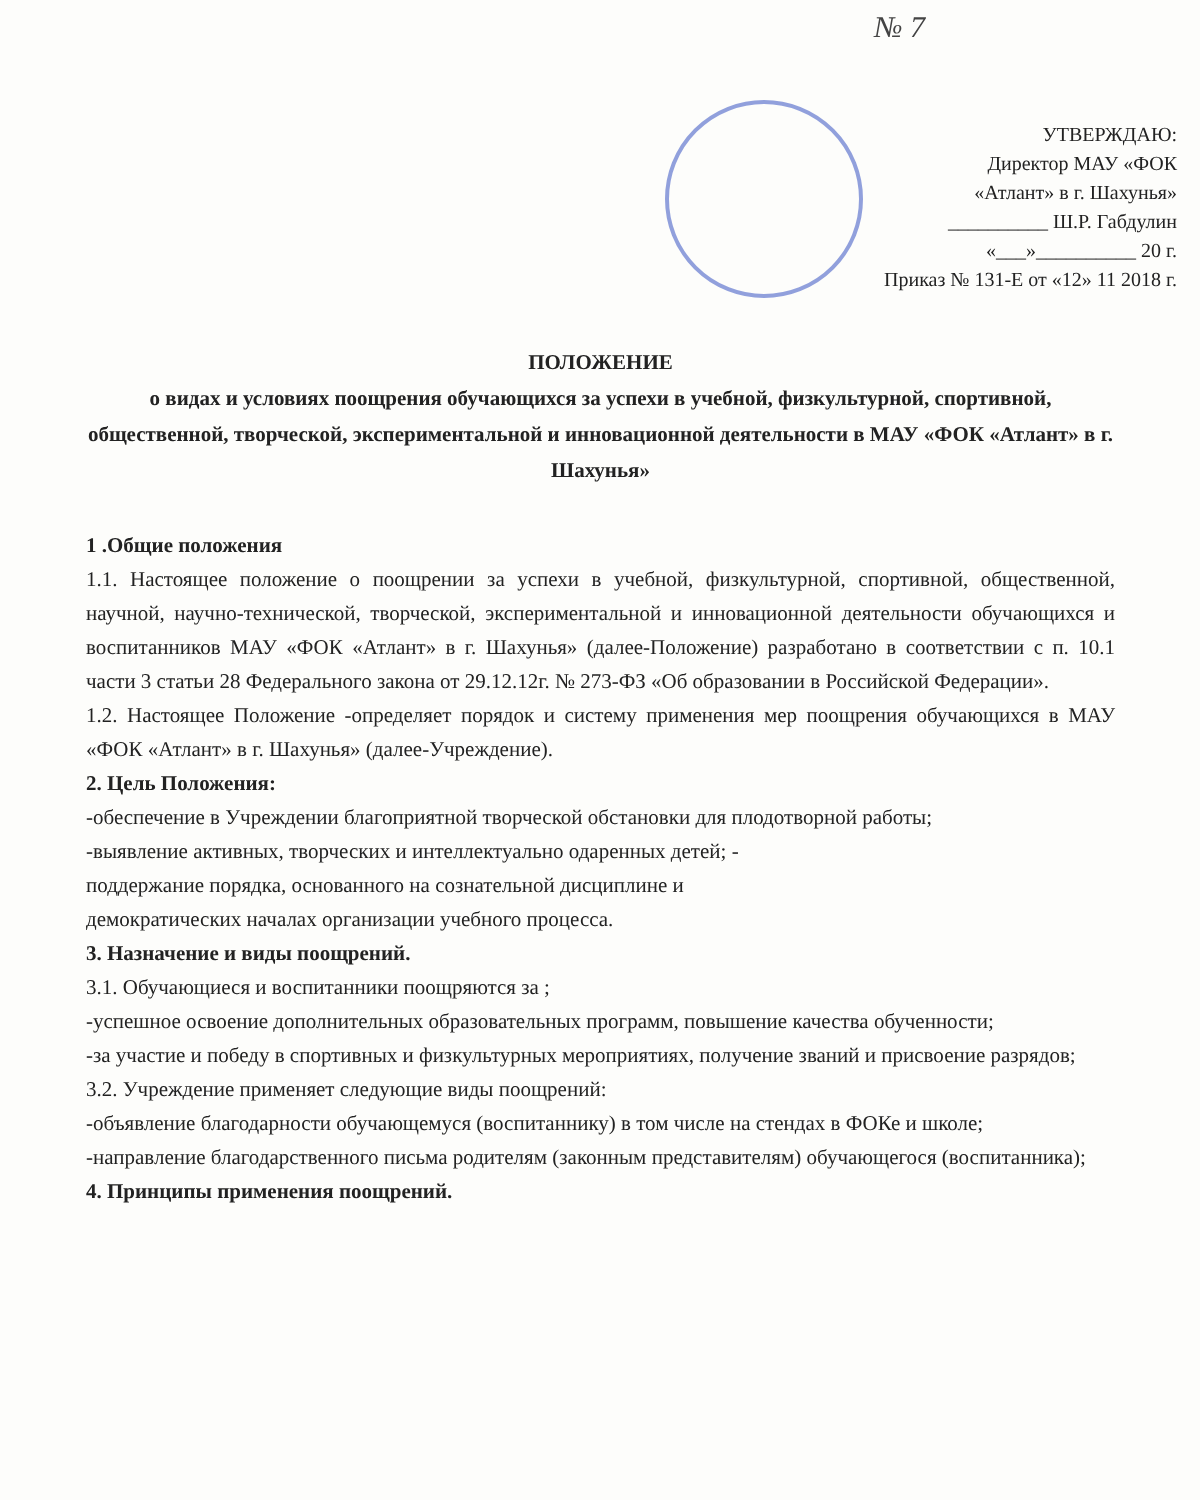№ 7
УТВЕРЖДАЮ:
Директор МАУ «ФОК
«Атлант» в г. Шахунья»
__________ Ш.Р. Габдулин
«___»__________ 20 г.
Приказ № 131-Е от «12» 11 2018 г.
ПОЛОЖЕНИЕ
о видах и условиях поощрения обучающихся за успехи в учебной, физкультурной, спортивной, общественной, творческой, экспериментальной и инновационной деятельности в МАУ «ФОК «Атлант» в г. Шахунья»
1 .Общие положения
1.1. Настоящее положение о поощрении за успехи в учебной, физкультурной, спортивной, общественной, научной, научно-технической, творческой, экспериментальной и инновационной деятельности обучающихся и воспитанников МАУ «ФОК «Атлант» в г. Шахунья» (далее-Положение) разработано в соответствии с п. 10.1 части 3 статьи 28 Федерального закона от 29.12.12г. № 273-ФЗ «Об образовании в Российской Федерации».
1.2. Настоящее Положение -определяет порядок и систему применения мер поощрения обучающихся в МАУ «ФОК «Атлант» в г. Шахунья» (далее-Учреждение).
2. Цель Положения:
-обеспечение в Учреждении благоприятной творческой обстановки для плодотворной работы;
-выявление активных, творческих и интеллектуально одаренных детей; -
поддержание порядка, основанного на сознательной дисциплине и
демократических началах организации учебного процесса.
3. Назначение и виды поощрений.
3.1. Обучающиеся и воспитанники поощряются за ;
-успешное освоение дополнительных образовательных программ, повышение качества обученности;
-за участие и победу в спортивных и физкультурных мероприятиях, получение званий и присвоение разрядов;
3.2. Учреждение применяет следующие виды поощрений:
-объявление благодарности обучающемуся (воспитаннику) в том числе на стендах в ФОКе и школе;
-направление благодарственного письма родителям (законным представителям) обучающегося (воспитанника);
4. Принципы применения поощрений.